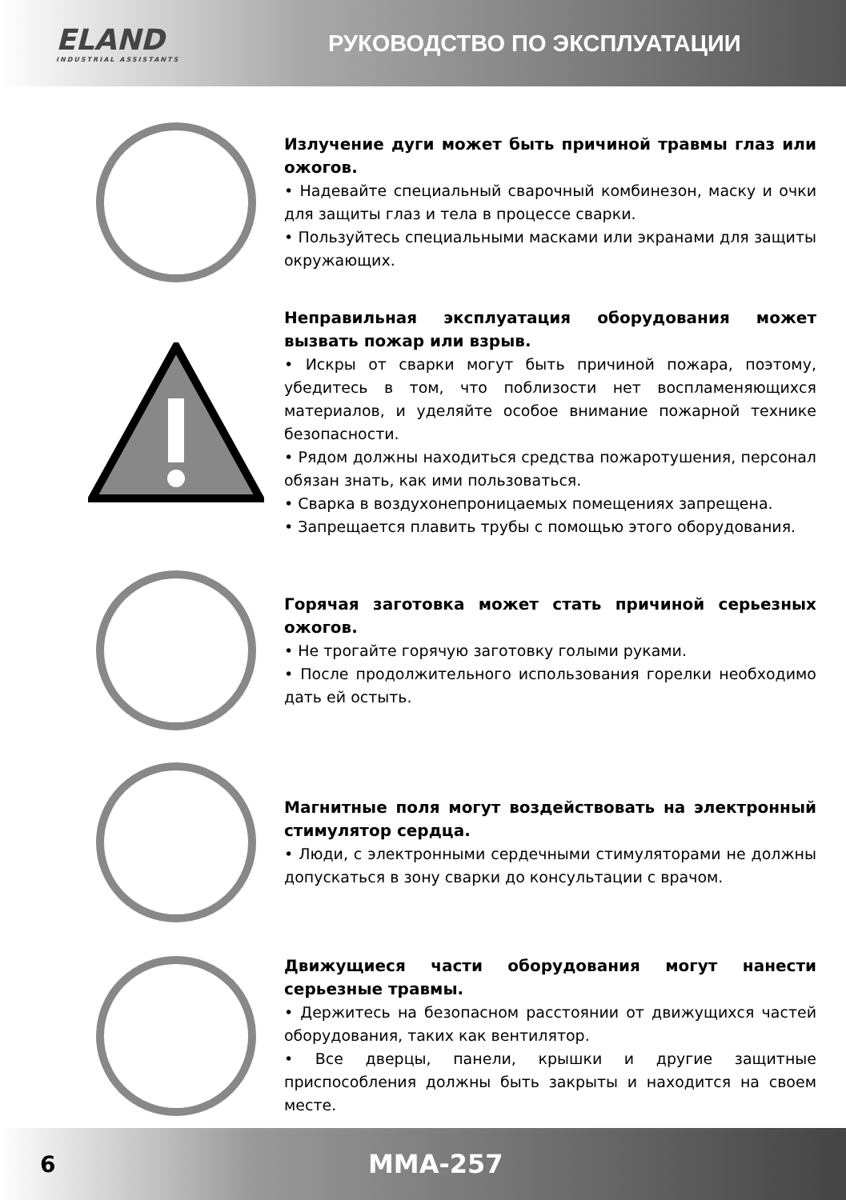ELAND
INDUSTRIAL ASSISTANTS
РУКОВОДСТВО ПО ЭКСПЛУАТАЦИИ
Излучение дуги может быть причиной травмы глаз или ожогов.
• Надевайте специальный сварочный комбинезон, маску и очки для защиты глаз и тела в процессе сварки.
• Пользуйтесь специальными масками или экранами для защиты окружающих.
Неправильная эксплуатация оборудования может вызвать пожар или взрыв.
• Искры от сварки могут быть причиной пожара, поэтому, убедитесь в том, что поблизости нет воспламеняющихся материалов, и уделяйте особое внимание пожарной технике безопасности.
• Рядом должны находиться средства пожаротушения, персонал обязан знать, как ими пользоваться.
• Сварка в воздухонепроницаемых помещениях запрещена.
• Запрещается плавить трубы с помощью этого оборудования.
Горячая заготовка может стать причиной серьезных ожогов.
• Не трогайте горячую заготовку голыми руками.
• После продолжительного использования горелки необходимо дать ей остыть.
Магнитные поля могут воздействовать на электронный стимулятор сердца.
• Люди, с электронными сердечными стимуляторами не должны допускаться в зону сварки до консультации с врачом.
Движущиеся части оборудования могут нанести серьезные травмы.
• Держитесь на безопасном расстоянии от движущихся частей оборудования, таких как вентилятор.
• Все дверцы, панели, крышки и другие защитные приспособления должны быть закрыты и находится на своем месте.
6 MMA-257